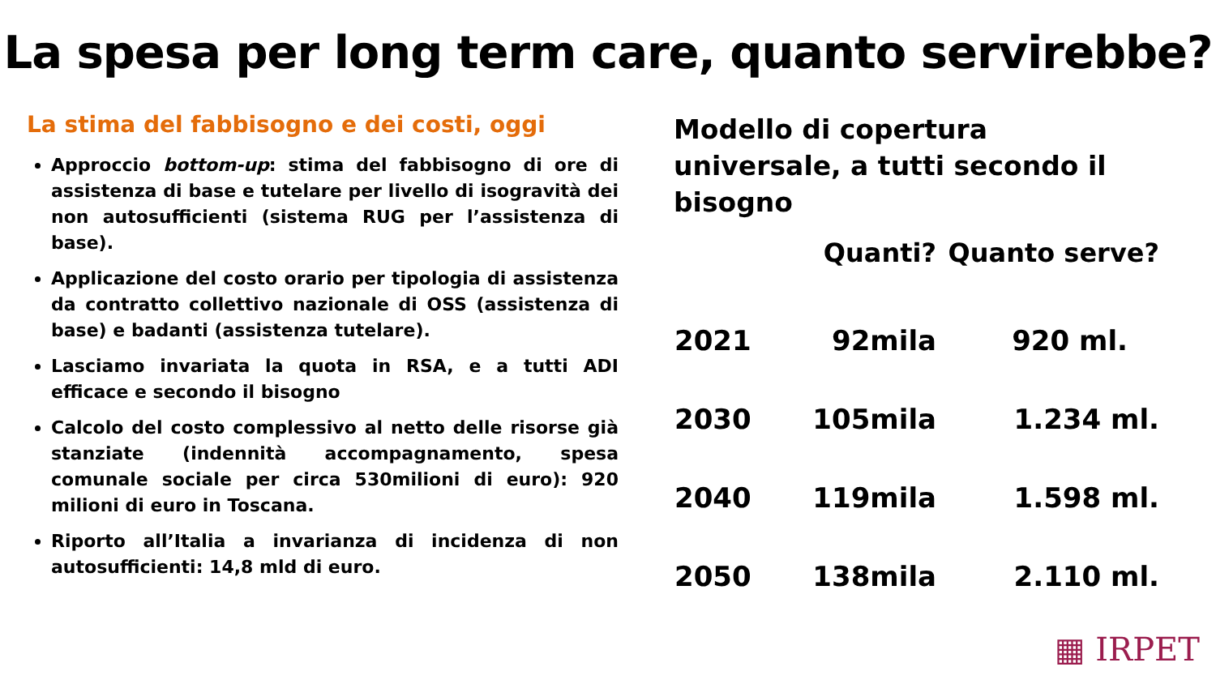La spesa per long term care, quanto servirebbe?
La stima del fabbisogno e dei costi, oggi
Approccio bottom-up: stima del fabbisogno di ore di assistenza di base e tutelare per livello di isogravità dei non autosufficienti (sistema RUG per l’assistenza di base).
Applicazione del costo orario per tipologia di assistenza da contratto collettivo nazionale di OSS (assistenza di base) e badanti (assistenza tutelare).
Lasciamo invariata la quota in RSA, e a tutti ADI efficace e secondo il bisogno
Calcolo del costo complessivo al netto delle risorse già stanziate (indennità accompagnamento, spesa comunale sociale per circa 530milioni di euro): 920 milioni di euro in Toscana.
Riporto all’Italia a invarianza di incidenza di non autosufficienti: 14,8 mld di euro.
Modello di copertura universale, a tutti secondo il bisogno
| | Quanti? | Quanto serve? |
| --- | --- | --- |
| 2021 | 92mila | 920 ml. |
| 2030 | 105mila | 1.234 ml. |
| 2040 | 119mila | 1.598 ml. |
| 2050 | 138mila | 2.110 ml. |
▦ IRPET